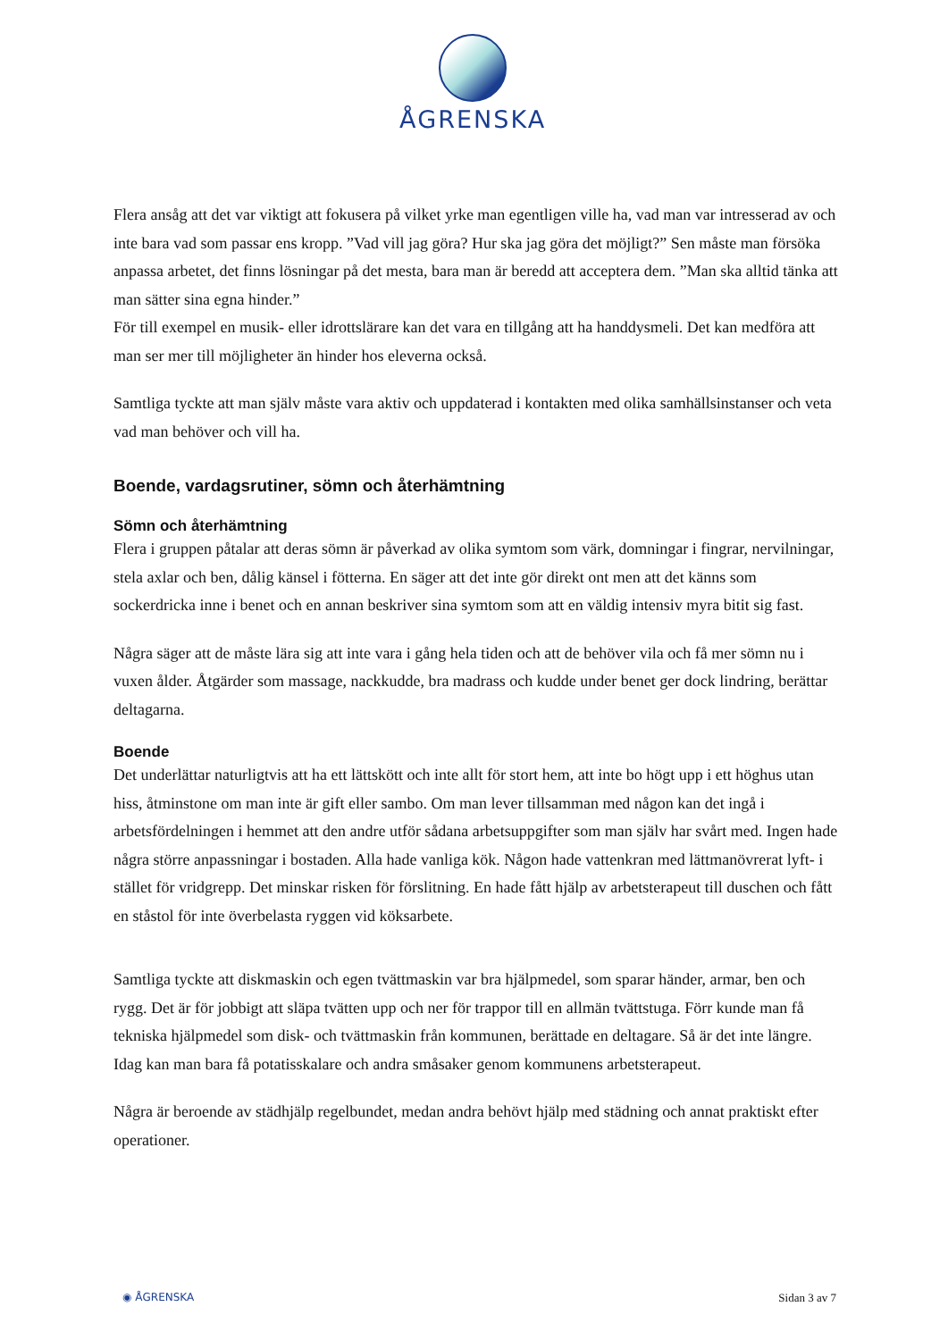ÅGRENSKA
Flera ansåg att det var viktigt att fokusera på vilket yrke man egentligen ville ha, vad man var intresserad av och inte bara vad som passar ens kropp. ”Vad vill jag göra? Hur ska jag göra det möjligt?” Sen måste man försöka anpassa arbetet, det finns lösningar på det mesta, bara man är beredd att acceptera dem. ”Man ska alltid tänka att man sätter sina egna hinder.”
För till exempel en musik- eller idrottslärare kan det vara en tillgång att ha handdysmeli. Det kan medföra att man ser mer till möjligheter än hinder hos eleverna också.
Samtliga tyckte att man själv måste vara aktiv och uppdaterad i kontakten med olika samhällsinstanser och veta vad man behöver och vill ha.
Boende, vardagsrutiner, sömn och återhämtning
Sömn och återhämtning
Flera i gruppen påtalar att deras sömn är påverkad av olika symtom som värk, domningar i fingrar, nervilningar, stela axlar och ben, dålig känsel i fötterna. En säger att det inte gör direkt ont men att det känns som sockerdricka inne i benet och en annan beskriver sina symtom som att en väldig intensiv myra bitit sig fast.
Några säger att de måste lära sig att inte vara i gång hela tiden och att de behöver vila och få mer sömn nu i vuxen ålder. Åtgärder som massage, nackkudde, bra madrass och kudde under benet ger dock lindring, berättar deltagarna.
Boende
Det underlättar naturligtvis att ha ett lättskött och inte allt för stort hem, att inte bo högt upp i ett höghus utan hiss, åtminstone om man inte är gift eller sambo. Om man lever tillsamman med någon kan det ingå i arbetsfördelningen i hemmet att den andre utför sådana arbetsuppgifter som man själv har svårt med. Ingen hade några större anpassningar i bostaden. Alla hade vanliga kök. Någon hade vattenkran med lättmanövrerat lyft- i stället för vridgrepp. Det minskar risken för förslitning. En hade fått hjälp av arbetsterapeut till duschen och fått en ståstol för inte överbelasta ryggen vid köksarbete.
Samtliga tyckte att diskmaskin och egen tvättmaskin var bra hjälpmedel, som sparar händer, armar, ben och rygg. Det är för jobbigt att släpa tvätten upp och ner för trappor till en allmän tvättstuga. Förr kunde man få tekniska hjälpmedel som disk- och tvättmaskin från kommunen, berättade en deltagare. Så är det inte längre. Idag kan man bara få potatisskalare och andra småsaker genom kommunens arbetsterapeut.
Några är beroende av städhjälp regelbundet, medan andra behövt hjälp med städning och annat praktiskt efter operationer.
◉ ÅGRENSKA Sidan 3 av 7